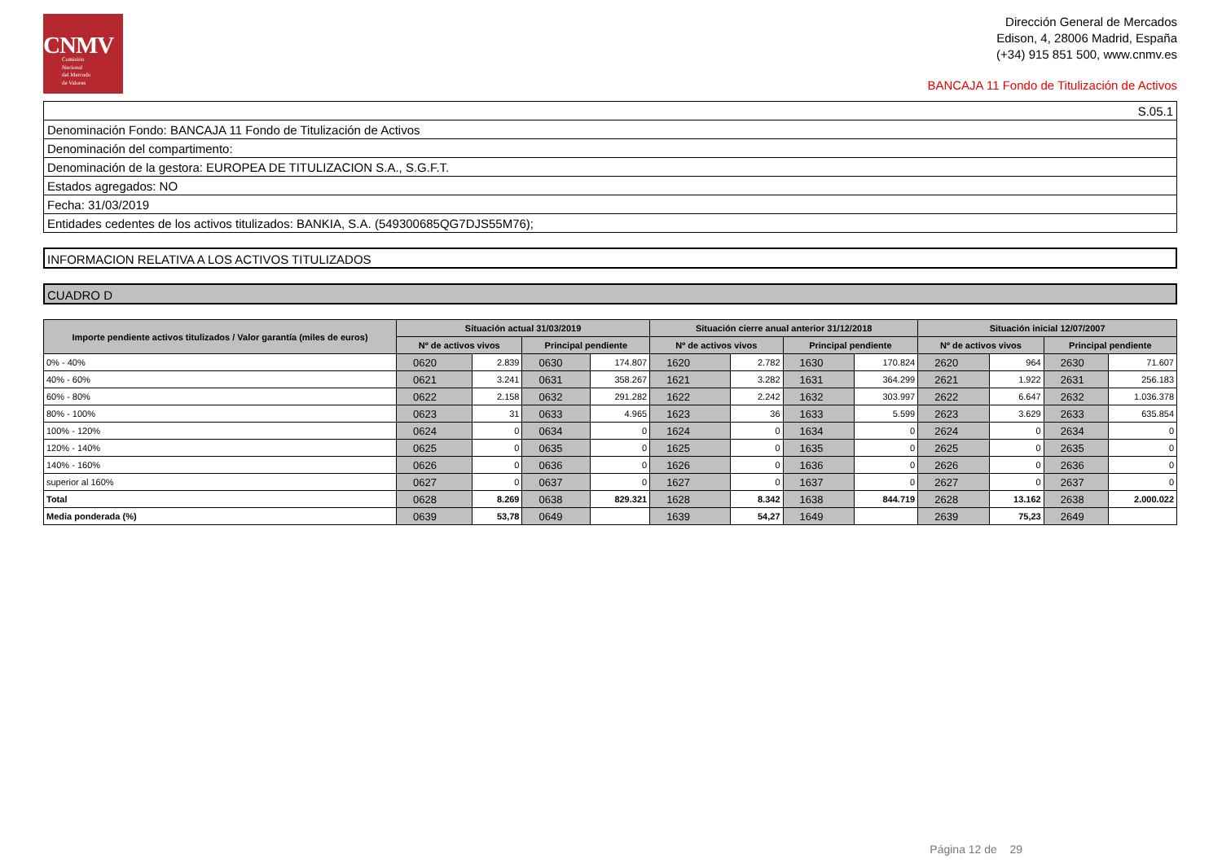CNMV
Comisión
Nacional
del Mercado
de Valores
Dirección General de Mercados
Edison, 4, 28006 Madrid, España
(+34) 915 851 500, www.cnmv.es
BANCAJA 11 Fondo de Titulización de Activos
| S.05.1 |
| Denominación Fondo: BANCAJA 11 Fondo de Titulización de Activos |
| Denominación del compartimento: |
| Denominación de la gestora: EUROPEA DE TITULIZACION S.A., S.G.F.T. |
| Estados agregados: NO |
| Fecha: 31/03/2019 |
| Entidades cedentes de los activos titulizados: BANKIA, S.A. (549300685QG7DJS55M76); |
INFORMACION RELATIVA A LOS ACTIVOS TITULIZADOS
CUADRO D
| Importe pendiente activos titulizados / Valor garantía (miles de euros) | Situación actual 31/03/2019 | | | | Situación cierre anual anterior 31/12/2018 | | | | Situación inicial 12/07/2007 | | | |
| --- | --- | --- | --- | --- | --- | --- | --- | --- | --- | --- | --- | --- |
| | Nº de activos vivos | | Principal pendiente | | Nº de activos vivos | | Principal pendiente | | Nº de activos vivos | | Principal pendiente | |
| 0% - 40% | 0620 | 2.839 | 0630 | 174.807 | 1620 | 2.782 | 1630 | 170.824 | 2620 | 964 | 2630 | 71.607 |
| 40% - 60% | 0621 | 3.241 | 0631 | 358.267 | 1621 | 3.282 | 1631 | 364.299 | 2621 | 1.922 | 2631 | 256.183 |
| 60% - 80% | 0622 | 2.158 | 0632 | 291.282 | 1622 | 2.242 | 1632 | 303.997 | 2622 | 6.647 | 2632 | 1.036.378 |
| 80% - 100% | 0623 | 31 | 0633 | 4.965 | 1623 | 36 | 1633 | 5.599 | 2623 | 3.629 | 2633 | 635.854 |
| 100% - 120% | 0624 | 0 | 0634 | 0 | 1624 | 0 | 1634 | 0 | 2624 | 0 | 2634 | 0 |
| 120% - 140% | 0625 | 0 | 0635 | 0 | 1625 | 0 | 1635 | 0 | 2625 | 0 | 2635 | 0 |
| 140% - 160% | 0626 | 0 | 0636 | 0 | 1626 | 0 | 1636 | 0 | 2626 | 0 | 2636 | 0 |
| superior al 160% | 0627 | 0 | 0637 | 0 | 1627 | 0 | 1637 | 0 | 2627 | 0 | 2637 | 0 |
| Total | 0628 | 8.269 | 0638 | 829.321 | 1628 | 8.342 | 1638 | 844.719 | 2628 | 13.162 | 2638 | 2.000.022 |
| Media ponderada (%) | 0639 | 53,78 | 0649 | | 1639 | 54,27 | 1649 | | 2639 | 75,23 | 2649 | |
Página 12 de 29